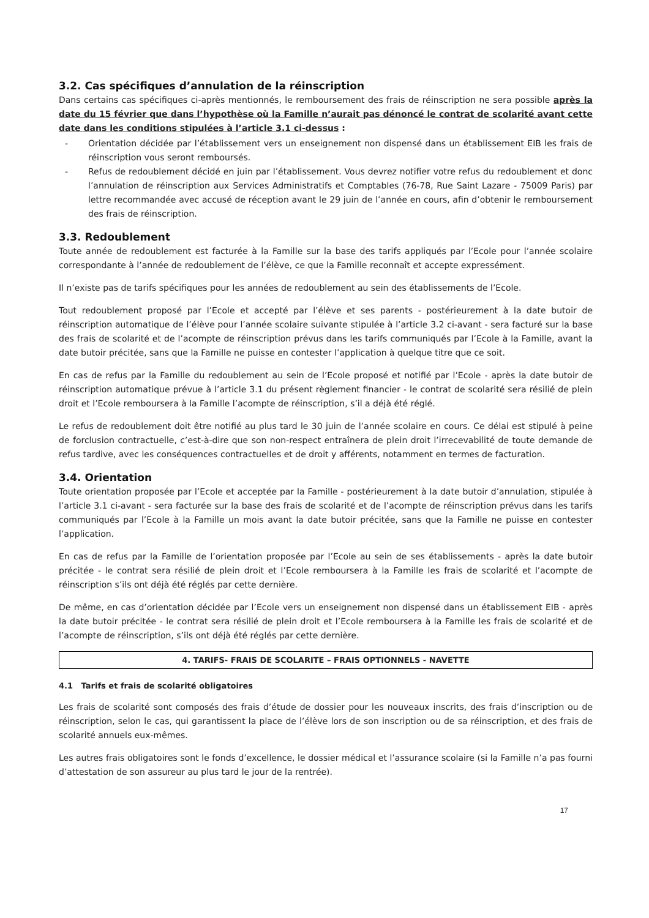3.2. Cas spécifiques d’annulation de la réinscription
Dans certains cas spécifiques ci-après mentionnés, le remboursement des frais de réinscription ne sera possible après la date du 15 février que dans l’hypothèse où la Famille n’aurait pas dénoncé le contrat de scolarité avant cette date dans les conditions stipulées à l’article 3.1 ci-dessus :
- Orientation décidée par l’établissement vers un enseignement non dispensé dans un établissement EIB les frais de réinscription vous seront remboursés.
- Refus de redoublement décidé en juin par l’établissement. Vous devrez notifier votre refus du redoublement et donc l’annulation de réinscription aux Services Administratifs et Comptables (76-78, Rue Saint Lazare - 75009 Paris) par lettre recommandée avec accusé de réception avant le 29 juin de l’année en cours, afin d’obtenir le remboursement des frais de réinscription.
3.3. Redoublement
Toute année de redoublement est facturée à la Famille sur la base des tarifs appliqués par l’Ecole pour l’année scolaire correspondante à l’année de redoublement de l’élève, ce que la Famille reconnaît et accepte expressément.
Il n’existe pas de tarifs spécifiques pour les années de redoublement au sein des établissements de l’Ecole.
Tout redoublement proposé par l’Ecole et accepté par l’élève et ses parents - postérieurement à la date butoir de réinscription automatique de l’élève pour l’année scolaire suivante stipulée à l’article 3.2 ci-avant - sera facturé sur la base des frais de scolarité et de l’acompte de réinscription prévus dans les tarifs communiqués par l’Ecole à la Famille, avant la date butoir précitée, sans que la Famille ne puisse en contester l’application à quelque titre que ce soit.
En cas de refus par la Famille du redoublement au sein de l’Ecole proposé et notifié par l’Ecole - après la date butoir de réinscription automatique prévue à l’article 3.1 du présent règlement financier - le contrat de scolarité sera résilié de plein droit et l’Ecole remboursera à la Famille l’acompte de réinscription, s’il a déjà été réglé.
Le refus de redoublement doit être notifié au plus tard le 30 juin de l’année scolaire en cours. Ce délai est stipulé à peine de forclusion contractuelle, c’est-à-dire que son non-respect entraînera de plein droit l’irrecevabilité de toute demande de refus tardive, avec les conséquences contractuelles et de droit y afférents, notamment en termes de facturation.
3.4. Orientation
Toute orientation proposée par l’Ecole et acceptée par la Famille - postérieurement à la date butoir d’annulation, stipulée à l’article 3.1 ci-avant - sera facturée sur la base des frais de scolarité et de l’acompte de réinscription prévus dans les tarifs communiqués par l’Ecole à la Famille un mois avant la date butoir précitée, sans que la Famille ne puisse en contester l’application.
En cas de refus par la Famille de l’orientation proposée par l’Ecole au sein de ses établissements - après la date butoir précitée - le contrat sera résilié de plein droit et l’Ecole remboursera à la Famille les frais de scolarité et l’acompte de réinscription s’ils ont déjà été réglés par cette dernière.
De même, en cas d’orientation décidée par l’Ecole vers un enseignement non dispensé dans un établissement EIB - après la date butoir précitée - le contrat sera résilié de plein droit et l’Ecole remboursera à la Famille les frais de scolarité et de l’acompte de réinscription, s’ils ont déjà été réglés par cette dernière.
4. TARIFS- FRAIS DE SCOLARITE – FRAIS OPTIONNELS - NAVETTE
4.1 Tarifs et frais de scolarité obligatoires
Les frais de scolarité sont composés des frais d’étude de dossier pour les nouveaux inscrits, des frais d’inscription ou de réinscription, selon le cas, qui garantissent la place de l’élève lors de son inscription ou de sa réinscription, et des frais de scolarité annuels eux-mêmes.
Les autres frais obligatoires sont le fonds d’excellence, le dossier médical et l’assurance scolaire (si la Famille n’a pas fourni d’attestation de son assureur au plus tard le jour de la rentrée).
17